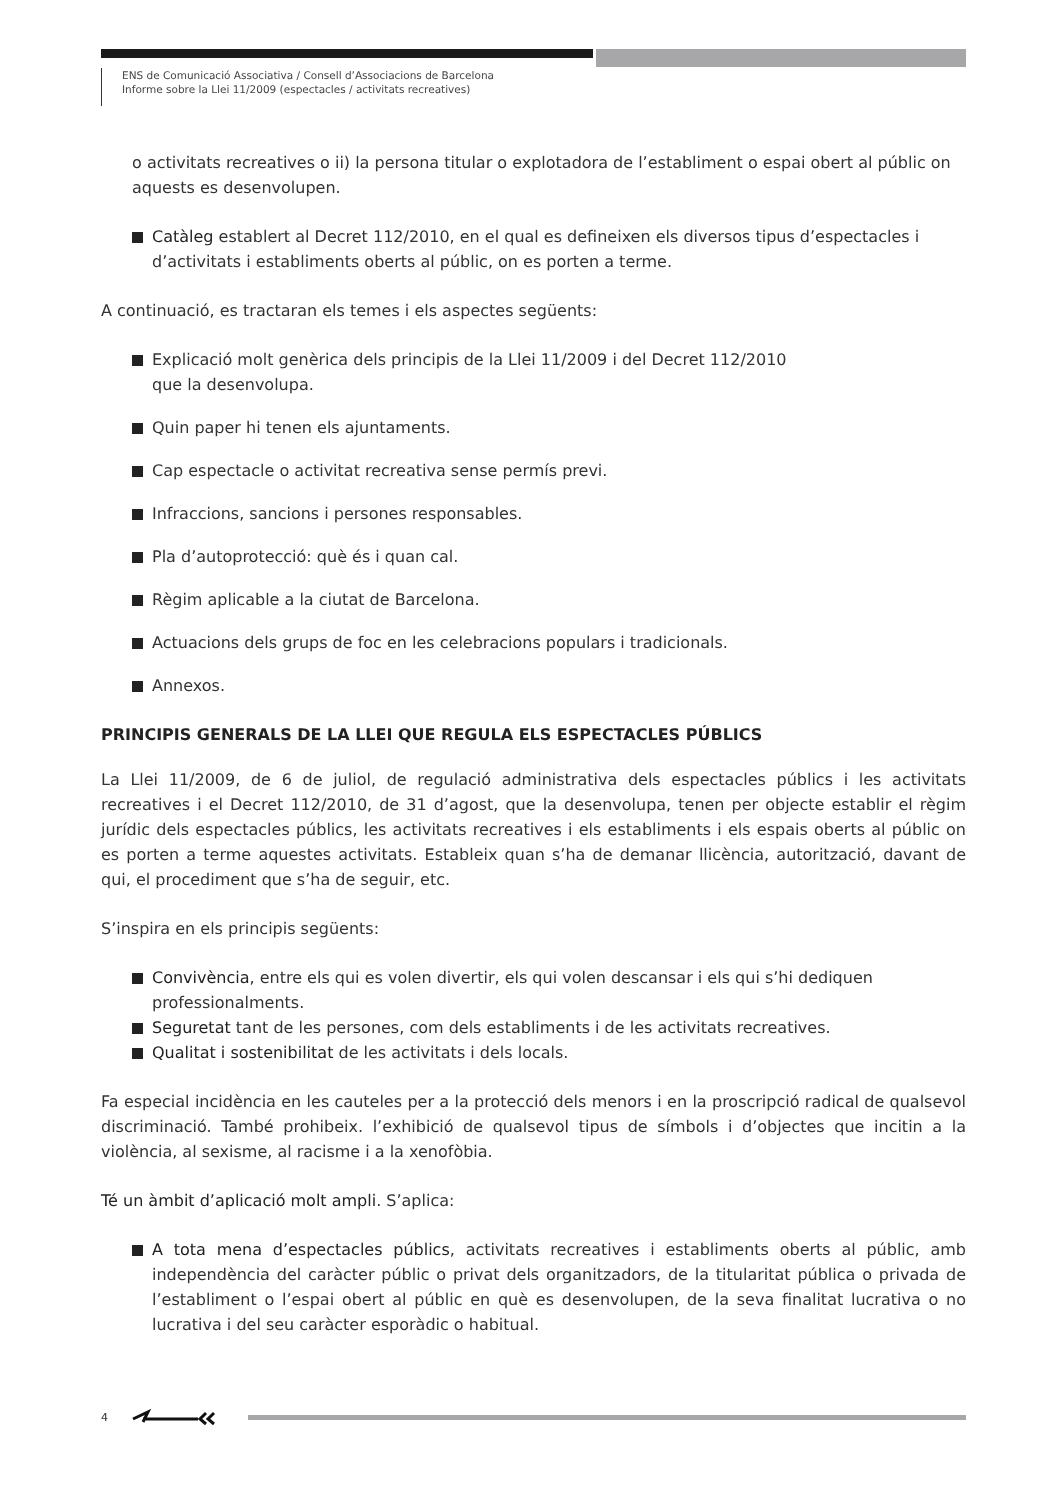ENS de Comunicació Associativa / Consell d’Associacions de Barcelona
Informe sobre la Llei 11/2009 (espectacles / activitats recreatives)
o activitats recreatives o ii) la persona titular o explotadora de l’establiment o espai obert al públic on aquests es desenvolupen.
Catàleg establert al Decret 112/2010, en el qual es defineixen els diversos tipus d’espectacles i d’activitats i establiments oberts al públic, on es porten a terme.
A continuació, es tractaran els temes i els aspectes següents:
Explicació molt genèrica dels principis de la Llei 11/2009 i del Decret 112/2010
que la desenvolupa.
Quin paper hi tenen els ajuntaments.
Cap espectacle o activitat recreativa sense permís previ.
Infraccions, sancions i persones responsables.
Pla d’autoprotecció: què és i quan cal.
Règim aplicable a la ciutat de Barcelona.
Actuacions dels grups de foc en les celebracions populars i tradicionals.
Annexos.
PRINCIPIS GENERALS DE LA LLEI QUE REGULA ELS ESPECTACLES PÚBLICS
La Llei 11/2009, de 6 de juliol, de regulació administrativa dels espectacles públics i les activitats recreatives i el Decret 112/2010, de 31 d’agost, que la desenvolupa, tenen per objecte establir el règim jurídic dels espectacles públics, les activitats recreatives i els establiments i els espais oberts al públic on es porten a terme aquestes activitats. Estableix quan s’ha de demanar llicència, autorització, davant de qui, el procediment que s’ha de seguir, etc.
S’inspira en els principis següents:
Convivència, entre els qui es volen divertir, els qui volen descansar i els qui s’hi dediquen professionalments.
Seguretat tant de les persones, com dels establiments i de les activitats recreatives.
Qualitat i sostenibilitat de les activitats i dels locals.
Fa especial incidència en les cauteles per a la protecció dels menors i en la proscripció radical de qualsevol discriminació. També prohibeix. l’exhibició de qualsevol tipus de símbols i d’objectes que incitin a la violència, al sexisme, al racisme i a la xenofòbia.
Té un àmbit d’aplicació molt ampli. S’aplica:
A tota mena d’espectacles públics, activitats recreatives i establiments oberts al públic, amb independència del caràcter públic o privat dels organitzadors, de la titularitat pública o privada de l’establiment o l’espai obert al públic en què es desenvolupen, de la seva finalitat lucrativa o no lucrativa i del seu caràcter esporàdic o habitual.
4